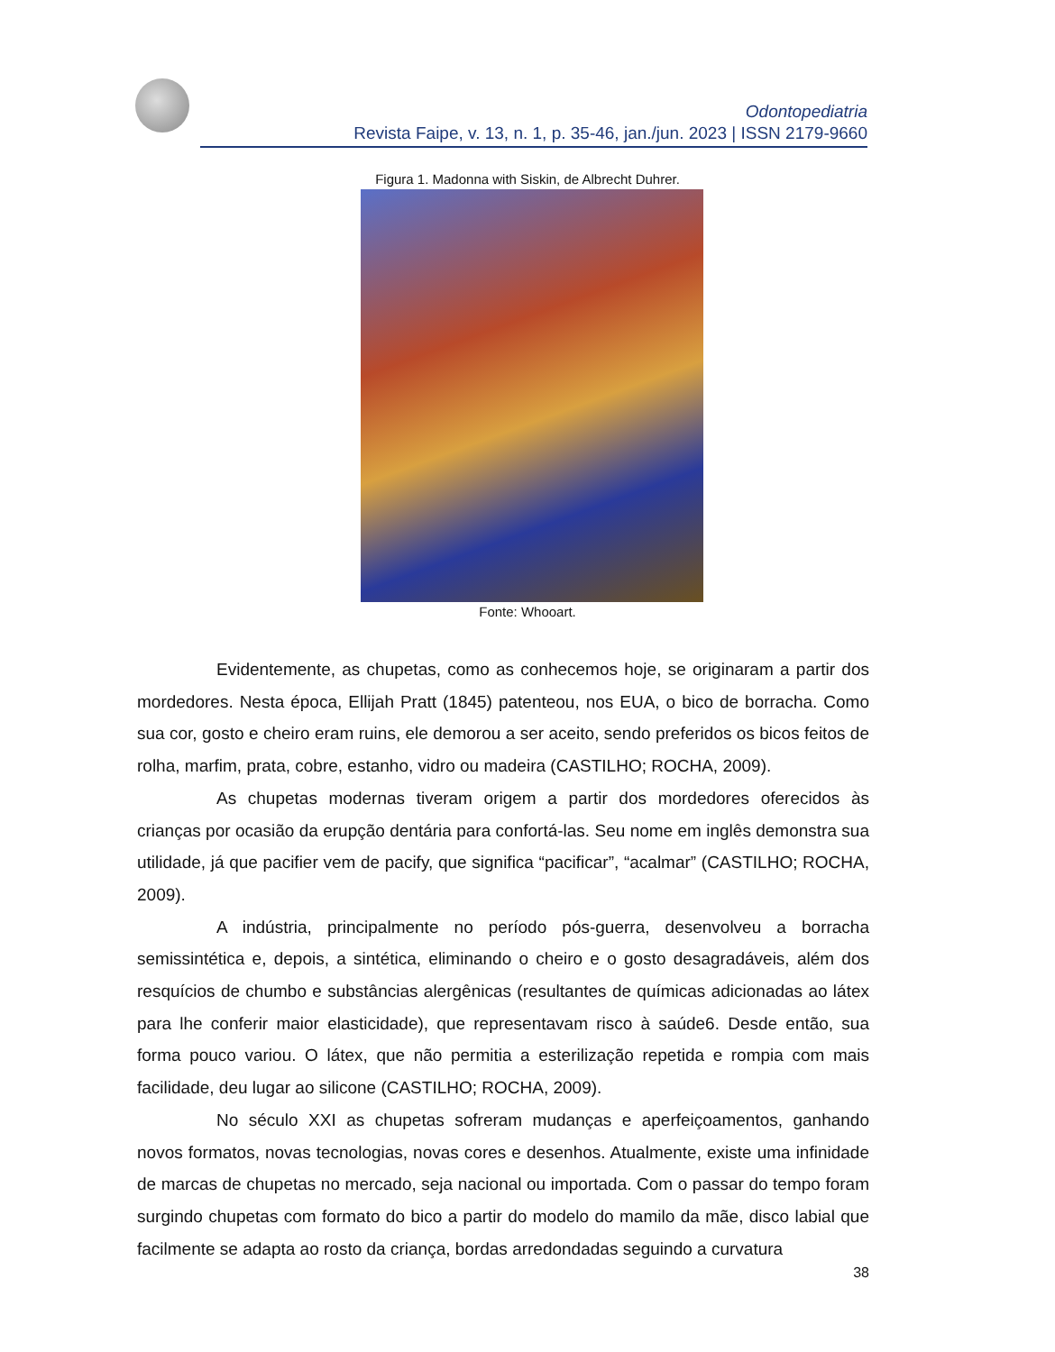Odontopediatria
Revista Faipe, v. 13, n. 1, p. 35-46, jan./jun. 2023 | ISSN 2179-9660
Figura 1. Madonna with Siskin, de Albrecht Duhrer.
Fonte: Whooart.
Evidentemente, as chupetas, como as conhecemos hoje, se originaram a partir dos mordedores. Nesta época, Ellijah Pratt (1845) patenteou, nos EUA, o bico de borracha. Como sua cor, gosto e cheiro eram ruins, ele demorou a ser aceito, sendo preferidos os bicos feitos de rolha, marfim, prata, cobre, estanho, vidro ou madeira (CASTILHO; ROCHA, 2009).
As chupetas modernas tiveram origem a partir dos mordedores oferecidos às crianças por ocasião da erupção dentária para confortá-las. Seu nome em inglês demonstra sua utilidade, já que pacifier vem de pacify, que significa “pacificar”, “acalmar” (CASTILHO; ROCHA, 2009).
A indústria, principalmente no período pós-guerra, desenvolveu a borracha semissintética e, depois, a sintética, eliminando o cheiro e o gosto desagradáveis, além dos resquícios de chumbo e substâncias alergênicas (resultantes de químicas adicionadas ao látex para lhe conferir maior elasticidade), que representavam risco à saúde6. Desde então, sua forma pouco variou. O látex, que não permitia a esterilização repetida e rompia com mais facilidade, deu lugar ao silicone (CASTILHO; ROCHA, 2009).
No século XXI as chupetas sofreram mudanças e aperfeiçoamentos, ganhando novos formatos, novas tecnologias, novas cores e desenhos. Atualmente, existe uma infinidade de marcas de chupetas no mercado, seja nacional ou importada. Com o passar do tempo foram surgindo chupetas com formato do bico a partir do modelo do mamilo da mãe, disco labial que facilmente se adapta ao rosto da criança, bordas arredondadas seguindo a curvatura
38